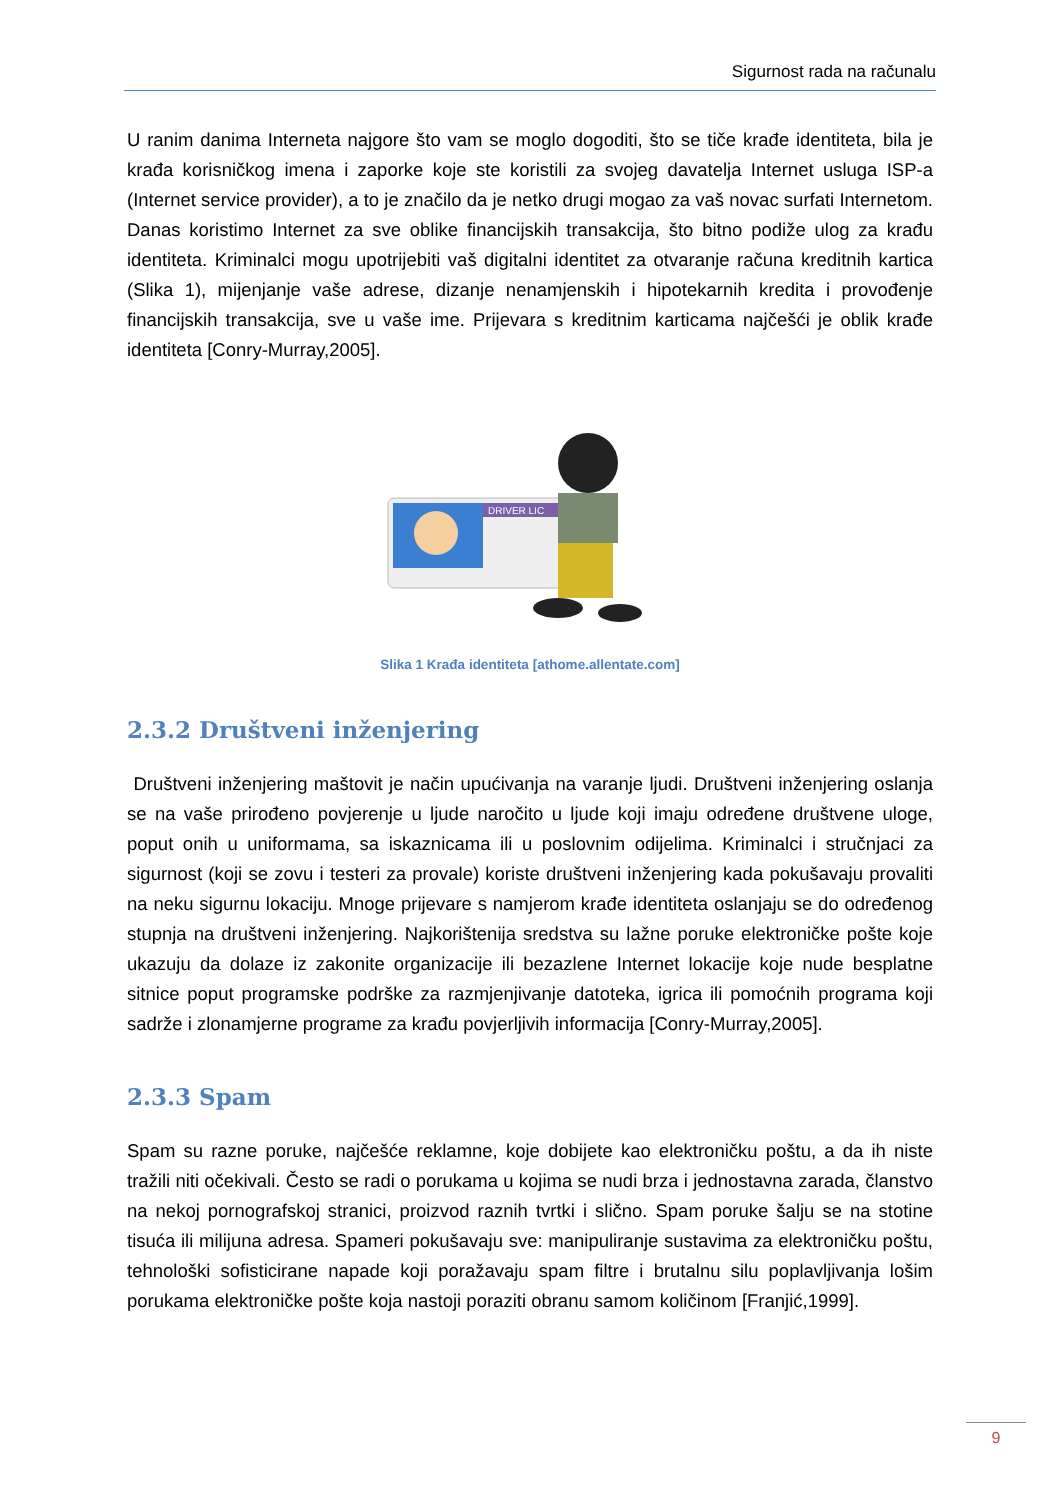Sigurnost rada na računalu
U ranim danima Interneta najgore što vam se moglo dogoditi, što se tiče krađe identiteta, bila je krađa korisničkog imena i zaporke koje ste koristili za svojeg davatelja Internet usluga ISP-a (Internet service provider), a to je značilo da je netko drugi mogao za vaš novac surfati Internetom. Danas koristimo Internet za sve oblike financijskih transakcija, što bitno podiže ulog za krađu identiteta. Kriminalci mogu upotrijebiti vaš digitalni identitet za otvaranje računa kreditnih kartica (Slika 1), mijenjanje vaše adrese, dizanje nenamjenskih i hipotekarnih kredita i provođenje financijskih transakcija, sve u vaše ime. Prijevara s kreditnim karticama najčešći je oblik krađe identiteta [Conry-Murray,2005].
DRIVER LIC
Slika 1 Krađa identiteta [athome.allentate.com]
2.3.2 Društveni inženjering
Društveni inženjering maštovit je način upućivanja na varanje ljudi. Društveni inženjering oslanja se na vaše prirođeno povjerenje u ljude naročito u ljude koji imaju određene društvene uloge, poput onih u uniformama, sa iskaznicama ili u poslovnim odijelima. Kriminalci i stručnjaci za sigurnost (koji se zovu i testeri za provale) koriste društveni inženjering kada pokušavaju provaliti na neku sigurnu lokaciju. Mnoge prijevare s namjerom krađe identiteta oslanjaju se do određenog stupnja na društveni inženjering. Najkorištenija sredstva su lažne poruke elektroničke pošte koje ukazuju da dolaze iz zakonite organizacije ili bezazlene Internet lokacije koje nude besplatne sitnice poput programske podrške za razmjenjivanje datoteka, igrica ili pomoćnih programa koji sadrže i zlonamjerne programe za krađu povjerljivih informacija [Conry-Murray,2005].
2.3.3 Spam
Spam su razne poruke, najčešće reklamne, koje dobijete kao elektroničku poštu, a da ih niste tražili niti očekivali. Često se radi o porukama u kojima se nudi brza i jednostavna zarada, članstvo na nekoj pornografskoj stranici, proizvod raznih tvrtki i slično. Spam poruke šalju se na stotine tisuća ili milijuna adresa. Spameri pokušavaju sve: manipuliranje sustavima za elektroničku poštu, tehnološki sofisticirane napade koji poražavaju spam filtre i brutalnu silu poplavljivanja lošim porukama elektroničke pošte koja nastoji poraziti obranu samom količinom [Franjić,1999].
9